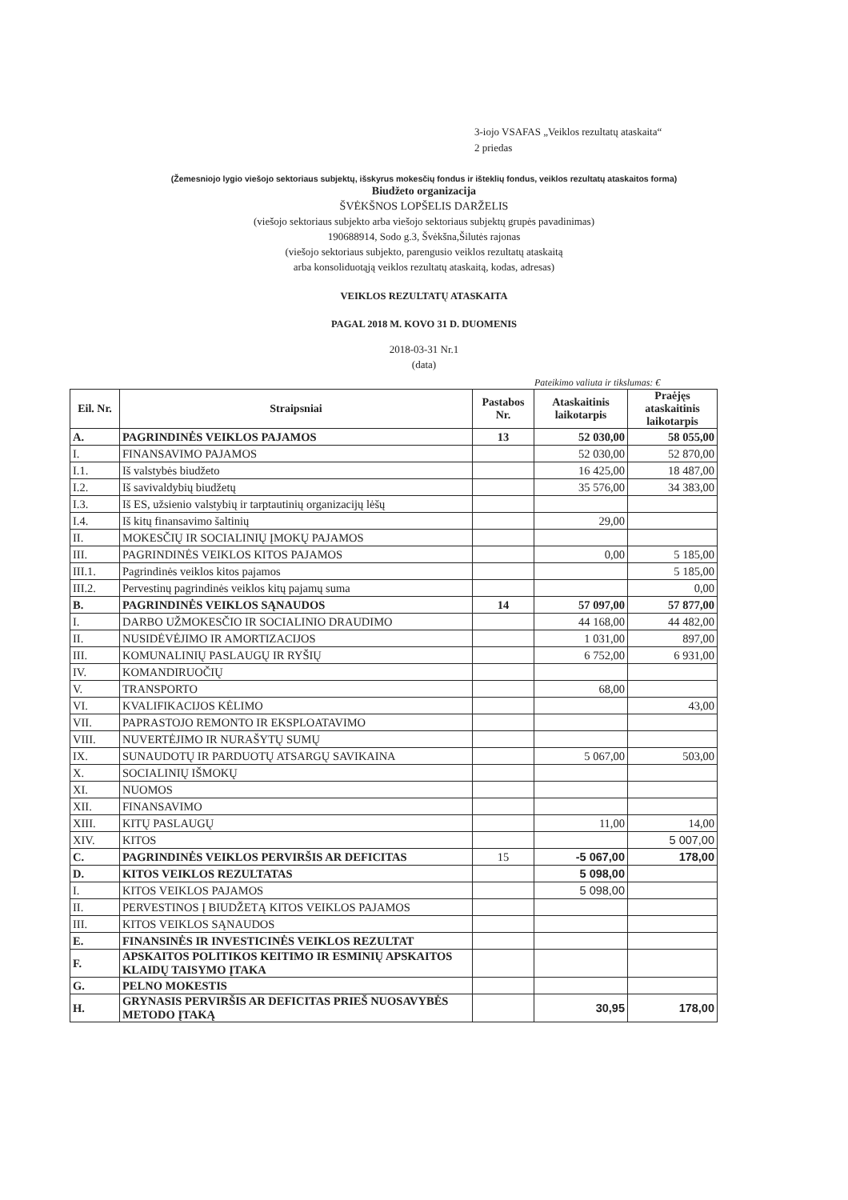3-iojo VSAFAS „Veiklos rezultatų ataskaita“
2 priedas
(Žemesniojo lygio viešojo sektoriaus subjektų, išskyrus mokesčių fondus ir išteklių fondus, veiklos rezultatų ataskaitos forma)
Biudžeto organizacija
ŠVĖKŠNOS LOPŠELIS DARŽELIS
(viešojo sektoriaus subjekto arba viešojo sektoriaus subjektų grupės pavadinimas)
190688914, Sodo g.3, Švėkšna,Šilutės rajonas
(viešojo sektoriaus subjekto, parengusio veiklos rezultatų ataskaitą
arba konsoliduotąją veiklos rezultatų ataskaitą, kodas, adresas)
VEIKLOS REZULTATŲ ATASKAITA
PAGAL 2018 M. KOVO 31 D. DUOMENIS
2018-03-31 Nr.1
(data)
Pateikimo valiuta ir tikslumas: €
| Eil. Nr. | Straipsniai | Pastabos Nr. | Ataskaitinis laikotarpis | Praėjęs ataskaitinis laikotarpis |
| --- | --- | --- | --- | --- |
| A. | PAGRINDINĖS VEIKLOS PAJAMOS | 13 | 52 030,00 | 58 055,00 |
| I. | FINANSAVIMO PAJAMOS | | 52 030,00 | 52 870,00 |
| I.1. | Iš valstybės biudžeto | | 16 425,00 | 18 487,00 |
| I.2. | Iš savivaldybių biudžetų | | 35 576,00 | 34 383,00 |
| I.3. | Iš ES, užsienio valstybių ir tarptautinių organizacijų lėšų | | | |
| I.4. | Iš kitų finansavimo šaltinių | | 29,00 | |
| II. | MOKESČIŲ IR SOCIALINIŲ ĮMOKŲ PAJAMOS | | | |
| III. | PAGRINDINĖS VEIKLOS KITOS PAJAMOS | | 0,00 | 5 185,00 |
| III.1. | Pagrindinės veiklos kitos pajamos | | | 5 185,00 |
| III.2. | Pervestinų pagrindinės veiklos kitų pajamų suma | | | 0,00 |
| B. | PAGRINDINĖS VEIKLOS SĄNAUDOS | 14 | 57 097,00 | 57 877,00 |
| I. | DARBO UŽMOKESČIO IR SOCIALINIO DRAUDIMO | | 44 168,00 | 44 482,00 |
| II. | NUSIDĖVĖJIMO IR AMORTIZACIJOS | | 1 031,00 | 897,00 |
| III. | KOMUNALINIŲ PASLAUGŲ IR RYŠIŲ | | 6 752,00 | 6 931,00 |
| IV. | KOMANDIRUOČIŲ | | | |
| V. | TRANSPORTO | | 68,00 | |
| VI. | KVALIFIKACIJOS KĖLIMO | | | 43,00 |
| VII. | PAPRASTOJO REMONTO IR EKSPLOATAVIMO | | | |
| VIII. | NUVERTĖJIMO IR NURAŠYTŲ SUMŲ | | | |
| IX. | SUNAUDOTŲ IR PARDUOTŲ ATSARGŲ SAVIKAINA | | 5 067,00 | 503,00 |
| X. | SOCIALINIŲ IŠMOKŲ | | | |
| XI. | NUOMOS | | | |
| XII. | FINANSAVIMO | | | |
| XIII. | KITŲ PASLAUGŲ | | 11,00 | 14,00 |
| XIV. | KITOS | | | 5 007,00 |
| C. | PAGRINDINĖS VEIKLOS PERVIRŠIS AR DEFICITAS | 15 | -5 067,00 | 178,00 |
| D. | KITOS VEIKLOS REZULTATAS | | 5 098,00 | |
| I. | KITOS VEIKLOS PAJAMOS | | 5 098,00 | |
| II. | PERVESTINOS Į BIUDŽETĄ KITOS VEIKLOS PAJAMOS | | | |
| III. | KITOS VEIKLOS SĄNAUDOS | | | |
| E. | FINANSINĖS IR INVESTICINĖS VEIKLOS REZULTAT | | | |
| F. | APSKAITOS POLITIKOS KEITIMO IR ESMINIŲ APSKAITOS KLAIDŲ TAISYMO ĮTAKA | | | |
| G. | PELNO MOKESTIS | | | |
| H. | GRYNASIS PERVIRŠIS AR DEFICITAS PRIEŠ NUOSAVYBĖS METODO ĮTAKĄ | | 30,95 | 178,00 |